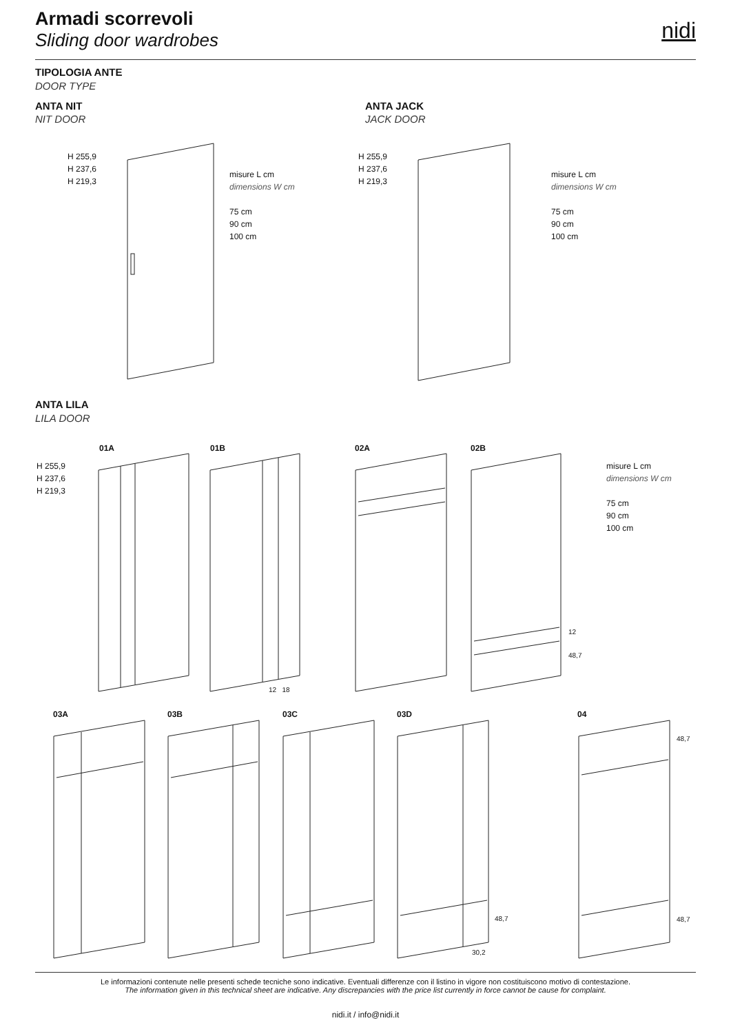Armadi scorrevoli
Sliding door wardrobes
nidi
TIPOLOGIA ANTE
DOOR TYPE
ANTA NIT
NIT DOOR
ANTA JACK
JACK DOOR
H 255,9
H 237,6
H 219,3
H 255,9
H 237,6
H 219,3
misure L cm
dimensions W cm
75 cm
90 cm
100 cm
misure L cm
dimensions W cm
75 cm
90 cm
100 cm
ANTA LILA
LILA DOOR
01A 01B 02A 02B
H 255,9
H 237,6
H 219,3
misure L cm
dimensions W cm
75 cm
90 cm
100 cm
03A 03B 03C 03D 04
12 18
12
48,7
48,7
30,2
48,7
48,7
Le informazioni contenute nelle presenti schede tecniche sono indicative. Eventuali differenze con il listino in vigore non costituiscono motivo di contestazione.
The information given in this technical sheet are indicative. Any discrepancies with the price list currently in force cannot be cause for complaint.
nidi.it / info@nidi.it